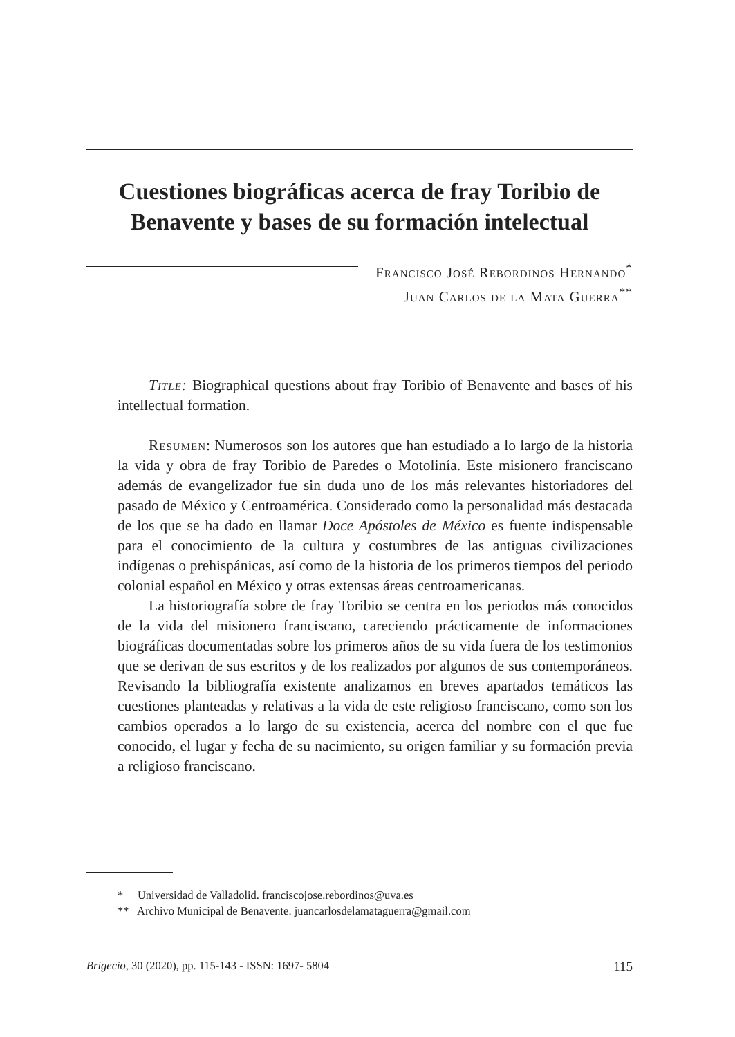Cuestiones biográficas acerca de fray Toribio de Benavente y bases de su formación intelectual
Francisco José Rebordinos Hernando<sup>*</sup>
Juan Carlos de la Mata Guerra<sup>**</sup>
Title: Biographical questions about fray Toribio of Benavente and bases of his intellectual formation.
Resumen: Numerosos son los autores que han estudiado a lo largo de la historia la vida y obra de fray Toribio de Paredes o Motolinía. Este misionero franciscano además de evangelizador fue sin duda uno de los más relevantes historiadores del pasado de México y Centroamérica. Considerado como la personalidad más destacada de los que se ha dado en llamar Doce Apóstoles de México es fuente indispensable para el conocimiento de la cultura y costumbres de las antiguas civilizaciones indígenas o prehispánicas, así como de la historia de los primeros tiempos del periodo colonial español en México y otras extensas áreas centroamericanas.
La historiografía sobre de fray Toribio se centra en los periodos más conocidos de la vida del misionero franciscano, careciendo prácticamente de informaciones biográficas documentadas sobre los primeros años de su vida fuera de los testimonios que se derivan de sus escritos y de los realizados por algunos de sus contemporáneos. Revisando la bibliografía existente analizamos en breves apartados temáticos las cuestiones planteadas y relativas a la vida de este religioso franciscano, como son los cambios operados a lo largo de su existencia, acerca del nombre con el que fue conocido, el lugar y fecha de su nacimiento, su origen familiar y su formación previa a religioso franciscano.
* Universidad de Valladolid. franciscojose.rebordinos@uva.es
** Archivo Municipal de Benavente. juancarlosdelamataguerra@gmail.com
Brigecio, 30 (2020), pp. 115-143 - ISSN: 1697- 5804 115